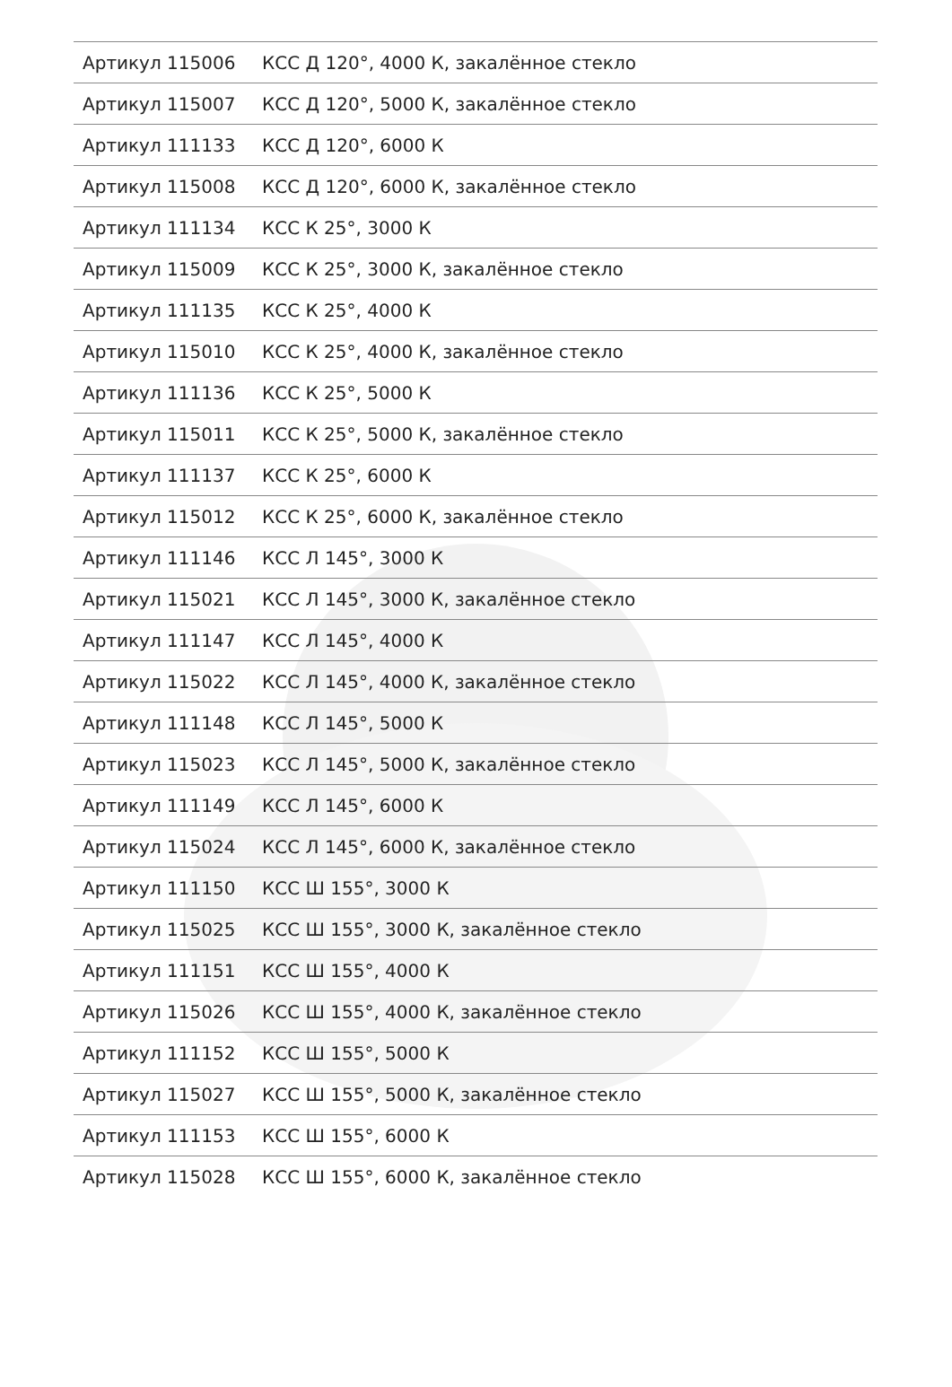| Артикул 115006 | КСС Д 120°, 4000 К, закалённое стекло |
| Артикул 115007 | КСС Д 120°, 5000 К, закалённое стекло |
| Артикул 111133 | КСС Д 120°, 6000 К |
| Артикул 115008 | КСС Д 120°, 6000 К, закалённое стекло |
| Артикул 111134 | КСС К 25°, 3000 К |
| Артикул 115009 | КСС К 25°, 3000 К, закалённое стекло |
| Артикул 111135 | КСС К 25°, 4000 К |
| Артикул 115010 | КСС К 25°, 4000 К, закалённое стекло |
| Артикул 111136 | КСС К 25°, 5000 К |
| Артикул 115011 | КСС К 25°, 5000 К, закалённое стекло |
| Артикул 111137 | КСС К 25°, 6000 К |
| Артикул 115012 | КСС К 25°, 6000 К, закалённое стекло |
| Артикул 111146 | КСС Л 145°, 3000 К |
| Артикул 115021 | КСС Л 145°, 3000 К, закалённое стекло |
| Артикул 111147 | КСС Л 145°, 4000 К |
| Артикул 115022 | КСС Л 145°, 4000 К, закалённое стекло |
| Артикул 111148 | КСС Л 145°, 5000 К |
| Артикул 115023 | КСС Л 145°, 5000 К, закалённое стекло |
| Артикул 111149 | КСС Л 145°, 6000 К |
| Артикул 115024 | КСС Л 145°, 6000 К, закалённое стекло |
| Артикул 111150 | КСС Ш 155°, 3000 К |
| Артикул 115025 | КСС Ш 155°, 3000 К, закалённое стекло |
| Артикул 111151 | КСС Ш 155°, 4000 К |
| Артикул 115026 | КСС Ш 155°, 4000 К, закалённое стекло |
| Артикул 111152 | КСС Ш 155°, 5000 К |
| Артикул 115027 | КСС Ш 155°, 5000 К, закалённое стекло |
| Артикул 111153 | КСС Ш 155°, 6000 К |
| Артикул 115028 | КСС Ш 155°, 6000 К, закалённое стекло |